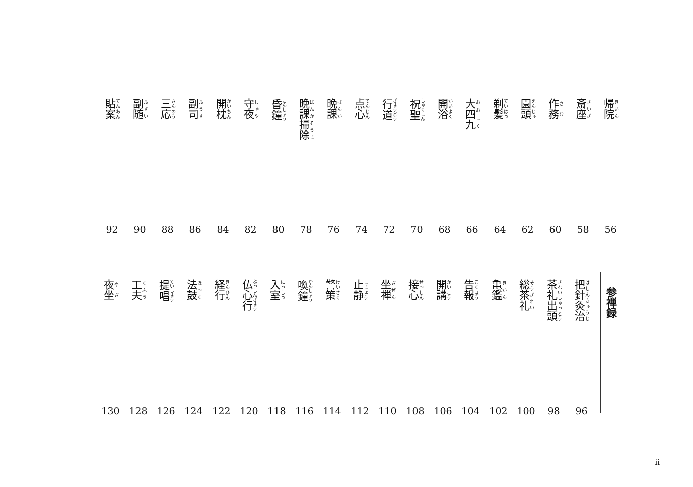帰院
56
斎座
58
作務
60
園頭
62
剃髪
64
大四九
66
開浴
68
祝聖
70
行道
72
点心
74
晩課
76
晩課掃除
78
昏鐘
80
守夜
82
開枕
84
副司
86
三応
88
副随
90
貼案
92
参禅録
把針灸治
96
茶礼出頭
98
総茶礼
100
亀鑑
102
告報
104
開講
106
接心
108
坐禅
110
止静
112
警策
114
喚鐘
116
入室
118
仏心行
120
経行
122
法鼓
124
提唱
126
工夫
128
夜坐
130
ii